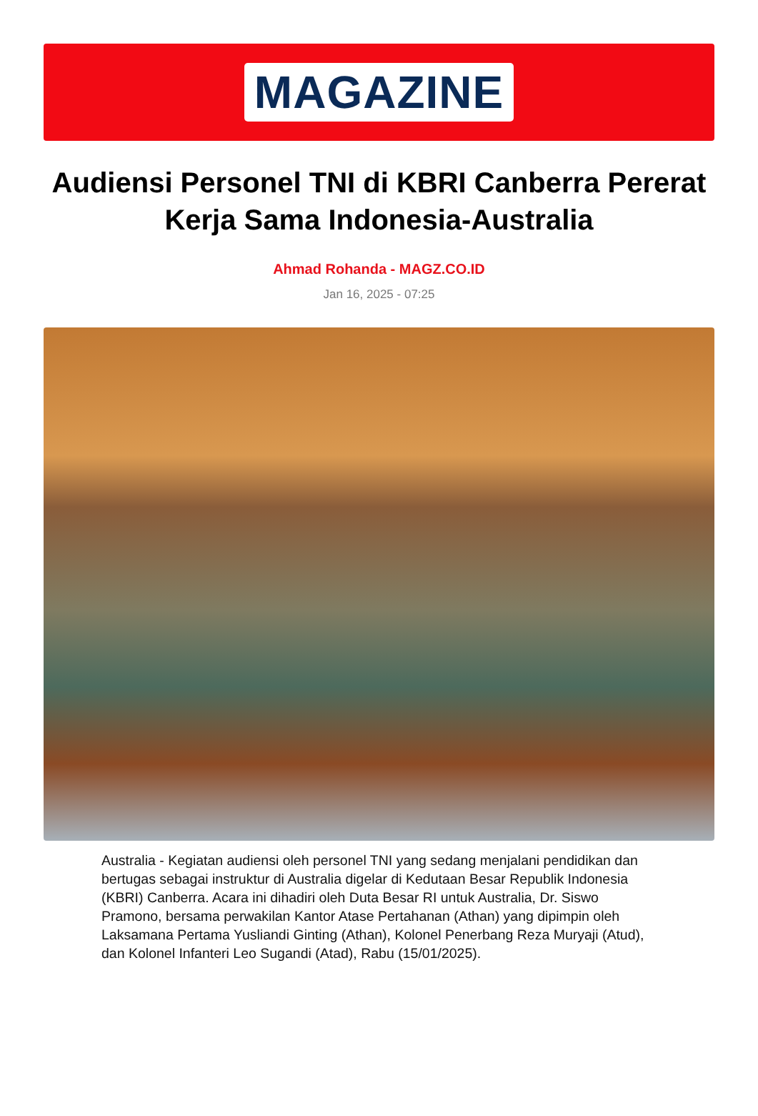MAGAZINE
Audiensi Personel TNI di KBRI Canberra Pererat Kerja Sama Indonesia-Australia
Ahmad Rohanda - MAGZ.CO.ID
Jan 16, 2025 - 07:25
Australia - Kegiatan audiensi oleh personel TNI yang sedang menjalani pendidikan dan bertugas sebagai instruktur di Australia digelar di Kedutaan Besar Republik Indonesia (KBRI) Canberra. Acara ini dihadiri oleh Duta Besar RI untuk Australia, Dr. Siswo Pramono, bersama perwakilan Kantor Atase Pertahanan (Athan) yang dipimpin oleh Laksamana Pertama Yusliandi Ginting (Athan), Kolonel Penerbang Reza Muryaji (Atud), dan Kolonel Infanteri Leo Sugandi (Atad), Rabu (15/01/2025).